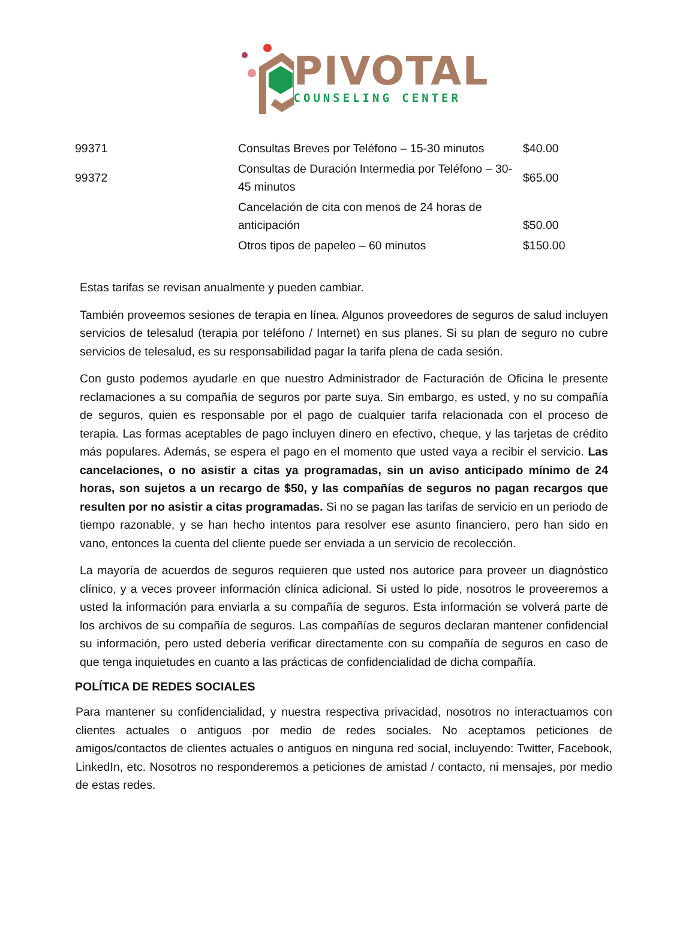PIVOTAL
COUNSELING CENTER
| 99371 | Consultas Breves por Teléfono – 15-30 minutos | $40.00 |
| 99372 | Consultas de Duración Intermedia por Teléfono – 30-45 minutos | $65.00 |
| | Cancelación de cita con menos de 24 horas de anticipación | $50.00 |
| | Otros tipos de papeleo – 60 minutos | $150.00 |
Estas tarifas se revisan anualmente y pueden cambiar.
También proveemos sesiones de terapia en línea. Algunos proveedores de seguros de salud incluyen servicios de telesalud (terapia por teléfono / Internet) en sus planes. Si su plan de seguro no cubre servicios de telesalud, es su responsabilidad pagar la tarifa plena de cada sesión.
Con gusto podemos ayudarle en que nuestro Administrador de Facturación de Oficina le presente reclamaciones a su compañía de seguros por parte suya. Sin embargo, es usted, y no su compañía de seguros, quien es responsable por el pago de cualquier tarifa relacionada con el proceso de terapia. Las formas aceptables de pago incluyen dinero en efectivo, cheque, y las tarjetas de crédito más populares. Además, se espera el pago en el momento que usted vaya a recibir el servicio. Las cancelaciones, o no asistir a citas ya programadas, sin un aviso anticipado mínimo de 24 horas, son sujetos a un recargo de $50, y las compañías de seguros no pagan recargos que resulten por no asistir a citas programadas. Si no se pagan las tarifas de servicio en un periodo de tiempo razonable, y se han hecho intentos para resolver ese asunto financiero, pero han sido en vano, entonces la cuenta del cliente puede ser enviada a un servicio de recolección.
La mayoría de acuerdos de seguros requieren que usted nos autorice para proveer un diagnóstico clínico, y a veces proveer información clínica adicional. Si usted lo pide, nosotros le proveeremos a usted la información para enviarla a su compañía de seguros. Esta información se volverá parte de los archivos de su compañía de seguros. Las compañías de seguros declaran mantener confidencial su información, pero usted debería verificar directamente con su compañía de seguros en caso de que tenga inquietudes en cuanto a las prácticas de confidencialidad de dicha compañía.
POLÍTICA DE REDES SOCIALES
Para mantener su confidencialidad, y nuestra respectiva privacidad, nosotros no interactuamos con clientes actuales o antiguos por medio de redes sociales. No aceptamos peticiones de amigos/contactos de clientes actuales o antiguos en ninguna red social, incluyendo: Twitter, Facebook, LinkedIn, etc. Nosotros no responderemos a peticiones de amistad / contacto, ni mensajes, por medio de estas redes.